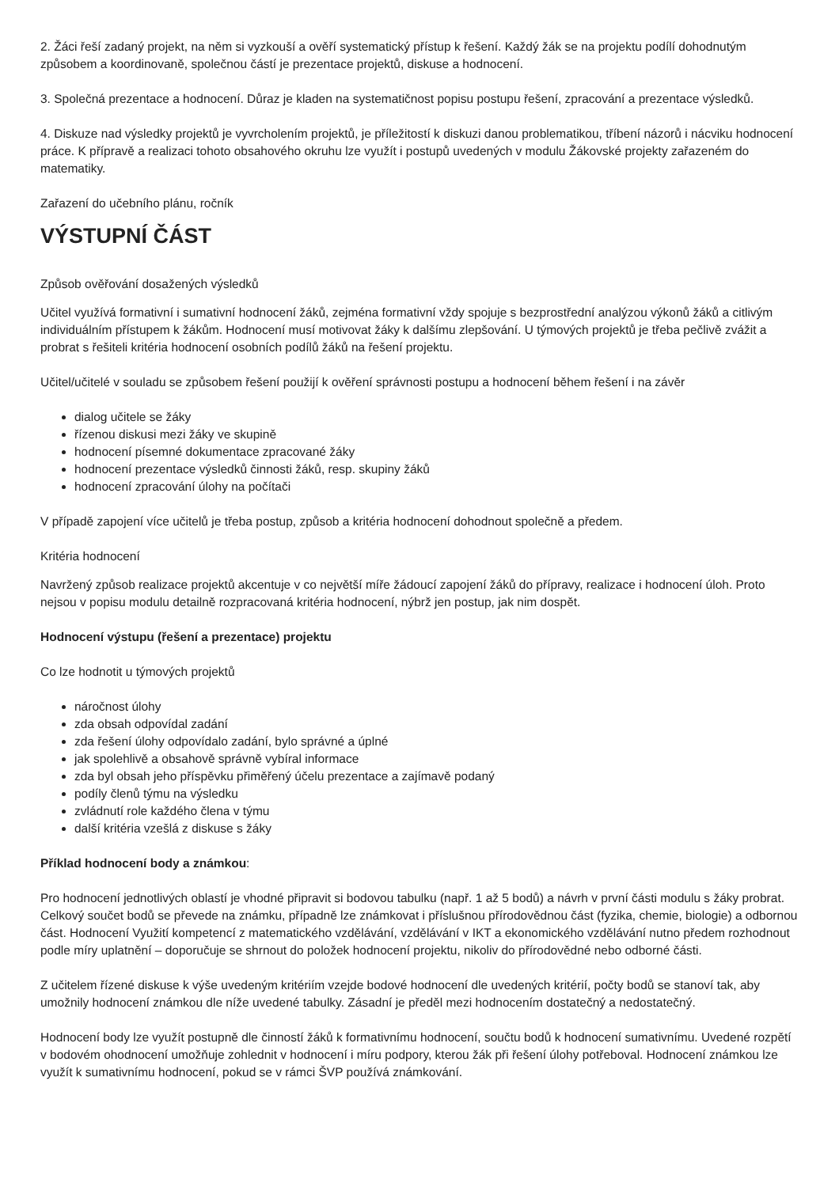2. Žáci řeší zadaný projekt, na něm si vyzkouší a ověří systematický přístup k řešení. Každý žák se na projektu podílí dohodnutým způsobem a koordinovaně, společnou částí je prezentace projektů, diskuse a hodnocení.
3. Společná prezentace a hodnocení. Důraz je kladen na systematičnost popisu postupu řešení, zpracování a prezentace výsledků.
4. Diskuze nad výsledky projektů je vyvrcholením projektů, je příležitostí k diskuzi danou problematikou, tříbení názorů i nácviku hodnocení práce. K přípravě a realizaci tohoto obsahového okruhu lze využít i postupů uvedených v modulu Žákovské projekty zařazeném do matematiky.
Zařazení do učebního plánu, ročník
VÝSTUPNÍ ČÁST
Způsob ověřování dosažených výsledků
Učitel využívá formativní i sumativní hodnocení žáků, zejména formativní vždy spojuje s bezprostřední analýzou výkonů žáků a citlivým individuálním přístupem k žákům. Hodnocení musí motivovat žáky k dalšímu zlepšování. U týmových projektů je třeba pečlivě zvážit a probrat s řešiteli kritéria hodnocení osobních podílů žáků na řešení projektu.
Učitel/učitelé v souladu se způsobem řešení použijí k ověření správnosti postupu a hodnocení během řešení i na závěr
dialog učitele se žáky
řízenou diskusi mezi žáky ve skupině
hodnocení písemné dokumentace zpracované žáky
hodnocení prezentace výsledků činnosti žáků, resp. skupiny žáků
hodnocení zpracování úlohy na počítači
V případě zapojení více učitelů je třeba postup, způsob a kritéria hodnocení dohodnout společně a předem.
Kritéria hodnocení
Navržený způsob realizace projektů akcentuje v co největší míře žádoucí zapojení žáků do přípravy, realizace i hodnocení úloh. Proto nejsou v popisu modulu detailně rozpracovaná kritéria hodnocení, nýbrž jen postup, jak nim dospět.
Hodnocení výstupu (řešení a prezentace) projektu
Co lze hodnotit u týmových projektů
náročnost úlohy
zda obsah odpovídal zadání
zda řešení úlohy odpovídalo zadání, bylo správné a úplné
jak spolehlivě a obsahově správně vybíral informace
zda byl obsah jeho příspěvku přiměřený účelu prezentace a zajímavě podaný
podíly členů týmu na výsledku
zvládnutí role každého člena v týmu
další kritéria vzešlá z diskuse s žáky
Příklad hodnocení body a známkou:
Pro hodnocení jednotlivých oblastí je vhodné připravit si bodovou tabulku (např. 1 až 5 bodů) a návrh v první části modulu s žáky probrat. Celkový součet bodů se převede na známku, případně lze známkovat i příslušnou přírodovědnou část (fyzika, chemie, biologie) a odbornou část. Hodnocení Využití kompetencí z matematického vzdělávání, vzdělávání v IKT a ekonomického vzdělávání nutno předem rozhodnout podle míry uplatnění – doporučuje se shrnout do položek hodnocení projektu, nikoliv do přírodovědné nebo odborné části.
Z učitelem řízené diskuse k výše uvedeným kritériím vzejde bodové hodnocení dle uvedených kritérií, počty bodů se stanoví tak, aby umožnily hodnocení známkou dle níže uvedené tabulky. Zásadní je předěl mezi hodnocením dostatečný a nedostatečný.
Hodnocení body lze využít postupně dle činností žáků k formativnímu hodnocení, součtu bodů k hodnocení sumativnímu. Uvedené rozpětí v bodovém ohodnocení umožňuje zohlednit v hodnocení i míru podpory, kterou žák při řešení úlohy potřeboval. Hodnocení známkou lze využít k sumativnímu hodnocení, pokud se v rámci ŠVP používá známkování.